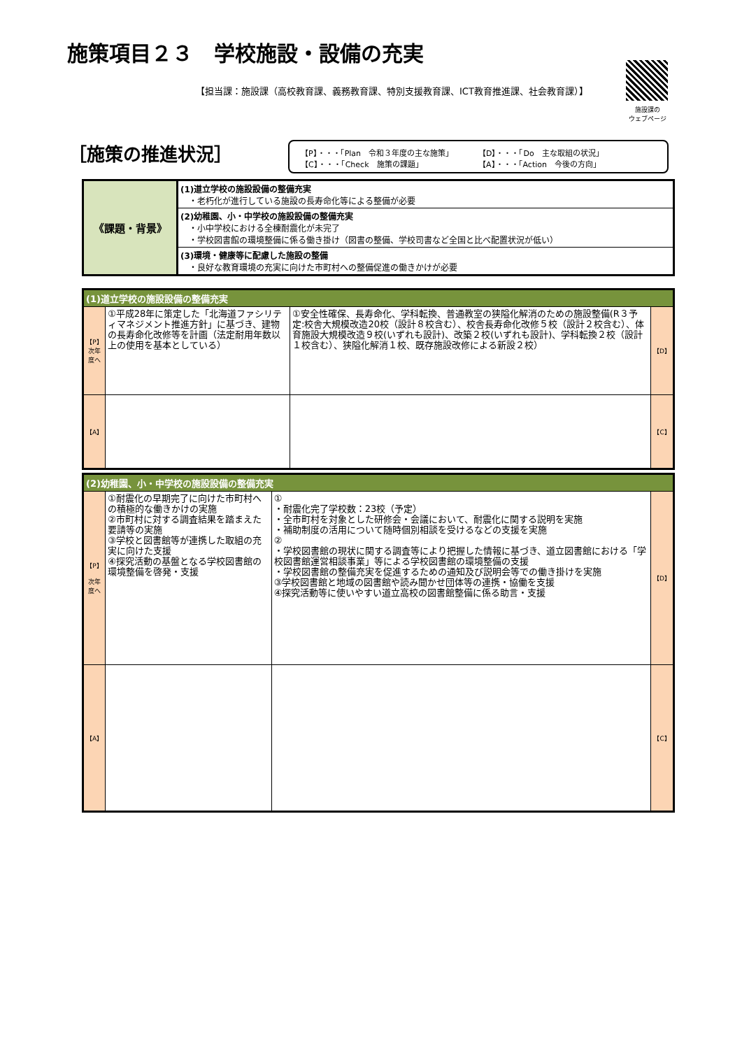施策項目２３　学校施設・設備の充実
【担当課：施設課（高校教育課、義務教育課、特別支援教育課、ICT教育推進課、社会教育課）】
施設課の
ウェブページ
［施策の推進状況］
【P】・・・「Plan　令和３年度の主な施策」
【C】・・・「Check　施策の課題」
【D】・・・「Do　主な取組の状況」
【A】・・・「Action　今後の方向」
| 《課題・背景》 | (1)道立学校の施設設備の整備充実 ・老朽化が進行している施設の長寿命化等による整備が必要 |
| | (2)幼稚園、小・中学校の施設設備の整備充実 ・小中学校における全棟耐震化が未完了 ・学校図書館の環境整備に係る働き掛け（図書の整備、学校司書など全国と比べ配置状況が低い） |
| | (3)環境・健康等に配慮した施設の整備 ・良好な教育環境の充実に向けた市町村への整備促進の働きかけが必要 |
| (1)道立学校の施設設備の整備充実 | | | |
| 【P】 次年度へ | ①平成28年に策定した「北海道ファシリティマネジメント推進方針」に基づき、建物の長寿命化改修等を計画（法定耐用年数以上の使用を基本としている） | ①安全性確保、長寿命化、学科転換、普通教室の狭隘化解消のための施設整備(R３予定:校舎大規模改造20校（設計８校含む）、校舎長寿命化改修５校（設計２校含む）、体育施設大規模改造９校(いずれも設計)、改築２校(いずれも設計)、学科転換２校（設計１校含む）、狭隘化解消１校、既存施設改修による新設２校） | 【D】 |
| 【A】 | | | 【C】 |
| (2)幼稚園、小・中学校の施設設備の整備充実 | | | |
| 【P】 次年度へ | ①耐震化の早期完了に向けた市町村への積極的な働きかけの実施 ②市町村に対する調査結果を踏まえた要請等の実施 ③学校と図書館等が連携した取組の充実に向けた支援 ④探究活動の基盤となる学校図書館の環境整備を啓発・支援 | ① ・耐震化完了学校数：23校（予定） ・全市町村を対象とした研修会・会議において、耐震化に関する説明を実施 ・補助制度の活用について随時個別相談を受けるなどの支援を実施 ② ・学校図書館の現状に関する調査等により把握した情報に基づき、道立図書館における「学校図書館運営相談事業」等による学校図書館の環境整備の支援 ・学校図書館の整備充実を促進するための通知及び説明会等での働き掛けを実施 ③学校図書館と地域の図書館や読み聞かせ団体等の連携・協働を支援 ④探究活動等に使いやすい道立高校の図書館整備に係る助言・支援 | 【D】 |
| 【A】 | | | 【C】 |